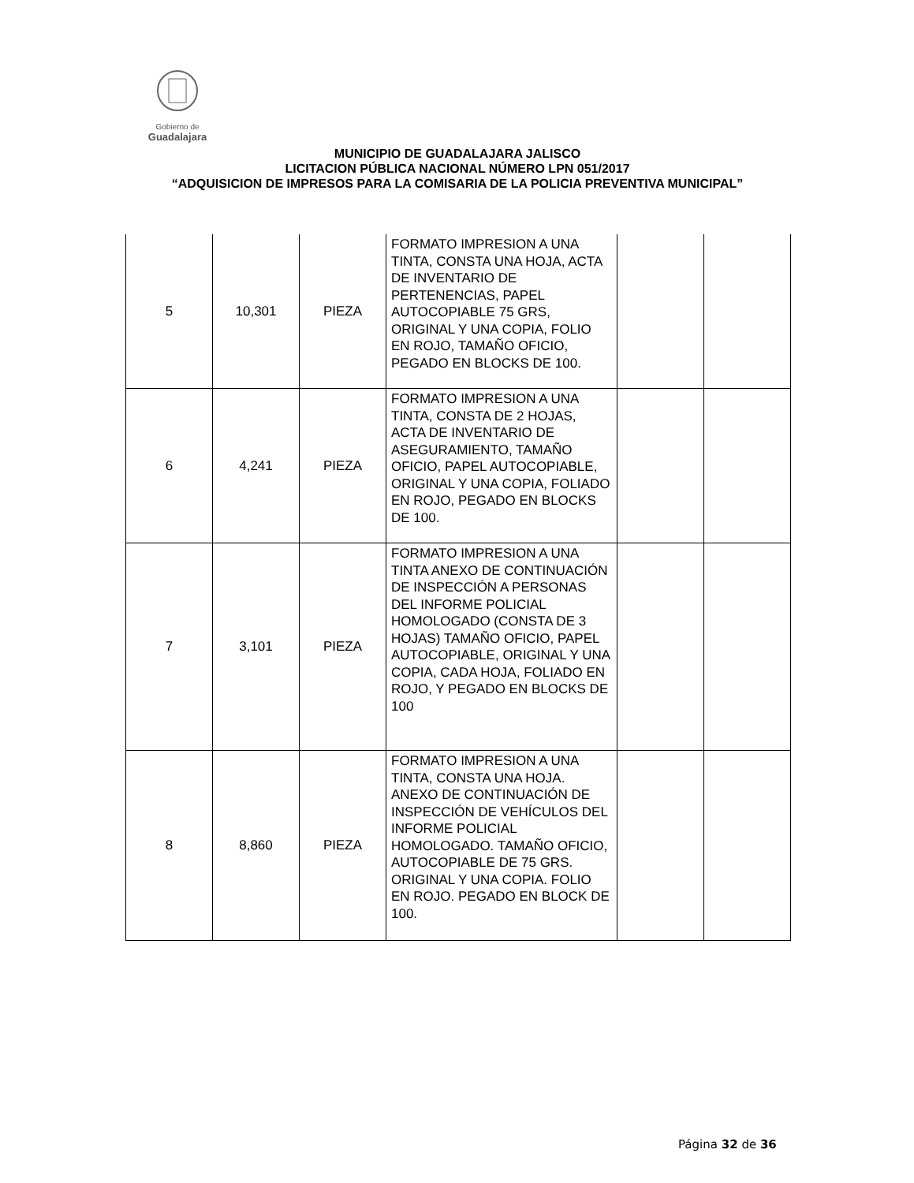Gobierno de
Guadalajara
MUNICIPIO DE GUADALAJARA JALISCO
LICITACION PÚBLICA NACIONAL NÚMERO LPN 051/2017
“ADQUISICION DE IMPRESOS PARA LA COMISARIA DE LA POLICIA PREVENTIVA MUNICIPAL”
| 5 | 10,301 | PIEZA | FORMATO IMPRESION A UNA TINTA, CONSTA UNA HOJA, ACTA DE INVENTARIO DE PERTENENCIAS, PAPEL AUTOCOPIABLE 75 GRS, ORIGINAL Y UNA COPIA, FOLIO EN ROJO, TAMAÑO OFICIO, PEGADO EN BLOCKS DE 100. | | |
| 6 | 4,241 | PIEZA | FORMATO IMPRESION A UNA TINTA, CONSTA DE 2 HOJAS, ACTA DE INVENTARIO DE ASEGURAMIENTO, TAMAÑO OFICIO, PAPEL AUTOCOPIABLE, ORIGINAL Y UNA COPIA, FOLIADO EN ROJO, PEGADO EN BLOCKS DE 100. | | |
| 7 | 3,101 | PIEZA | FORMATO IMPRESION A UNA TINTA ANEXO DE CONTINUACIÓN DE INSPECCIÓN A PERSONAS DEL INFORME POLICIAL HOMOLOGADO (CONSTA DE 3 HOJAS) TAMAÑO OFICIO, PAPEL AUTOCOPIABLE, ORIGINAL Y UNA COPIA, CADA HOJA, FOLIADO EN ROJO, Y PEGADO EN BLOCKS DE 100 | | |
| 8 | 8,860 | PIEZA | FORMATO IMPRESION A UNA TINTA, CONSTA UNA HOJA. ANEXO DE CONTINUACIÓN DE INSPECCIÓN DE VEHÍCULOS DEL INFORME POLICIAL HOMOLOGADO. TAMAÑO OFICIO, AUTOCOPIABLE DE 75 GRS. ORIGINAL Y UNA COPIA. FOLIO EN ROJO. PEGADO EN BLOCK DE 100. | | |
Página 32 de 36